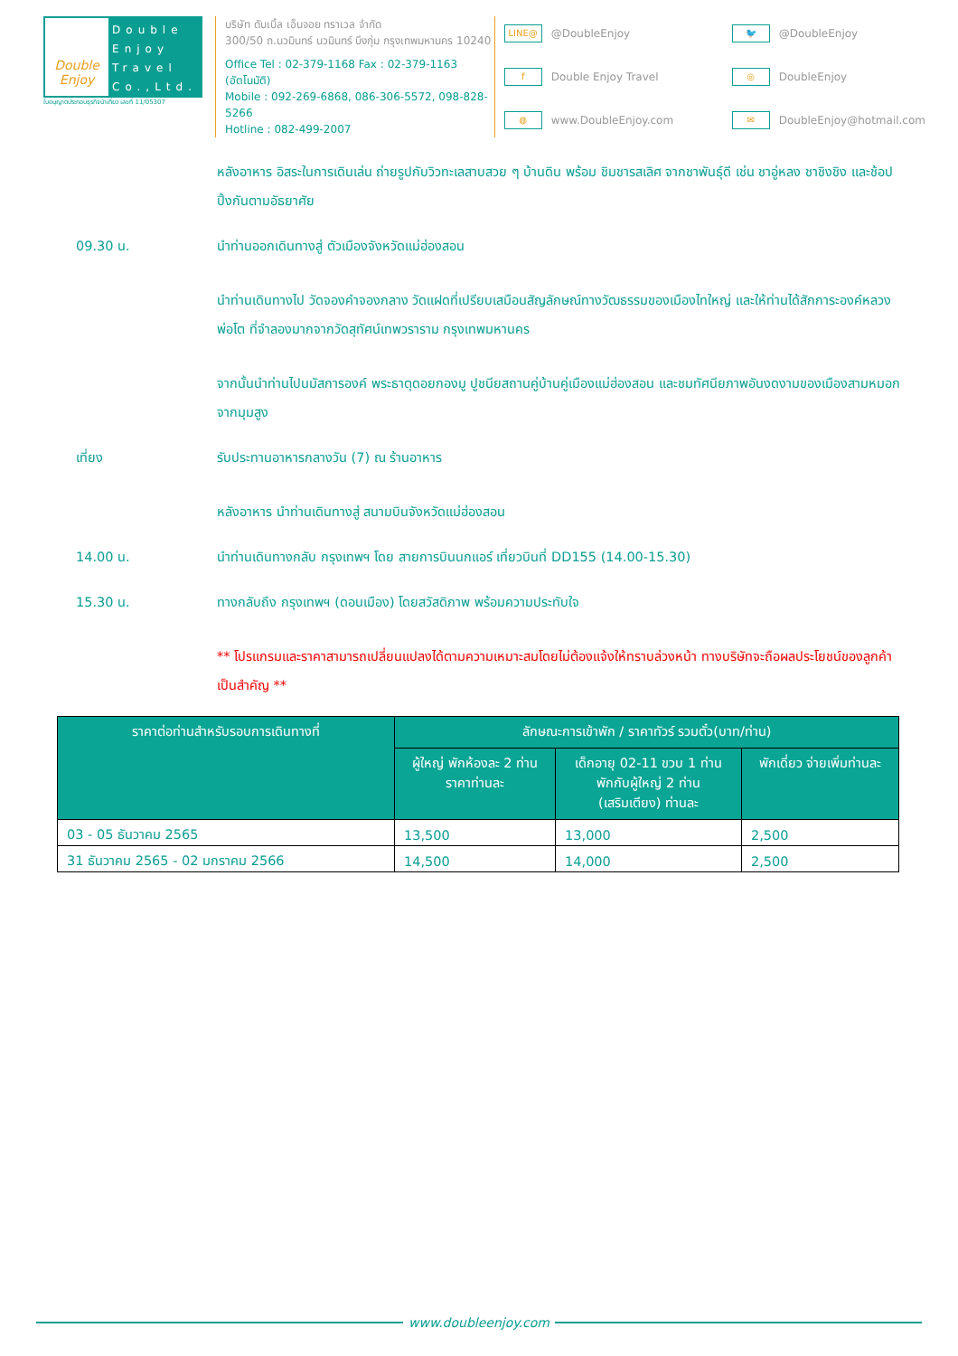Double Enjoy
Double Enjoy Travel Co.,Ltd.
ใบอนุญาตประกอบธุรกิจนำเที่ยว เลขที่ 11/05307
บริษัท ดับเบิ้ล เอ็นจอย ทราเวล จำกัด
300/50 ถ.นวมินทร์ นวมินทร์ บึงกุ่ม กรุงเทพมหานคร 10240
Office Tel : 02-379-1168 Fax : 02-379-1163 (อัตโนมัติ)
Mobile : 092-269-6868, 086-306-5572, 098-828-5266
Hotline : 082-499-2007
LINE@
@DoubleEnjoy
🐦
@DoubleEnjoy
f
Double Enjoy Travel
◎
DoubleEnjoy
◍
www.DoubleEnjoy.com
✉
DoubleEnjoy@hotmail.com
หลังอาหาร อิสระในการเดินเล่น ถ่ายรูปกับวิวทะเลสาบสวย ๆ บ้านดิน พร้อม ชิมชารสเลิศ จากชาพันธุ์ดี เช่น ชาอู่หลง ชาชิงชิง และช้อปปิ้งกันตามอัธยาศัย
09.30 น. นำท่านออกเดินทางสู่ ตัวเมืองจังหวัดแม่ฮ่องสอน
นำท่านเดินทางไป วัดจองคำจองกลาง วัดแฝดที่เปรียบเสมือนสัญลักษณ์ทางวัฒธรรมของเมืองไทใหญ่ และให้ท่านได้สักการะองค์หลวงพ่อโต ที่จำลองมากจากวัดสุทัศน์เทพวราราม กรุงเทพมหานคร
จากนั้นนำท่านไปนมัสการองค์ พระธาตุดอยกองมู ปูชนียสถานคู่บ้านคู่เมืองแม่ฮ่องสอน และชมทัศนียภาพอันงดงามของเมืองสามหมอกจากมุมสูง
เที่ยง รับประทานอาหารกลางวัน (7) ณ ร้านอาหาร
หลังอาหาร นำท่านเดินทางสู่ สนามบินจังหวัดแม่ฮ่องสอน
14.00 น. นำท่านเดินทางกลับ กรุงเทพฯ โดย สายการบินนกแอร์ เที่ยวบินที่ DD155 (14.00-15.30)
15.30 น. ทางกลับถึง กรุงเทพฯ (ดอนเมือง) โดยสวัสดิภาพ พร้อมความประทับใจ
** โปรแกรมและราคาสามารถเปลี่ยนแปลงได้ตามความเหมาะสมโดยไม่ต้องแจ้งให้ทราบล่วงหน้า ทางบริษัทจะถือผลประโยชน์ของลูกค้าเป็นสำคัญ **
| ราคาต่อท่านสำหรับรอบการเดินทางที่ | ลักษณะการเข้าพัก / ราคาทัวร์ รวมตั๋ว(บาท/ท่าน) | | |
| --- | --- | --- | --- |
| | ผู้ใหญ่ พักห้องละ 2 ท่าน ราคาท่านละ | เด็กอายุ 02-11 ขวบ 1 ท่าน พักกับผู้ใหญ่ 2 ท่าน (เสริมเตียง) ท่านละ | พักเดี่ยว จ่ายเพิ่มท่านละ |
| 03 - 05 ธันวาคม 2565 | 13,500 | 13,000 | 2,500 |
| 31 ธันวาคม 2565 - 02 มกราคม 2566 | 14,500 | 14,000 | 2,500 |
www.doubleenjoy.com